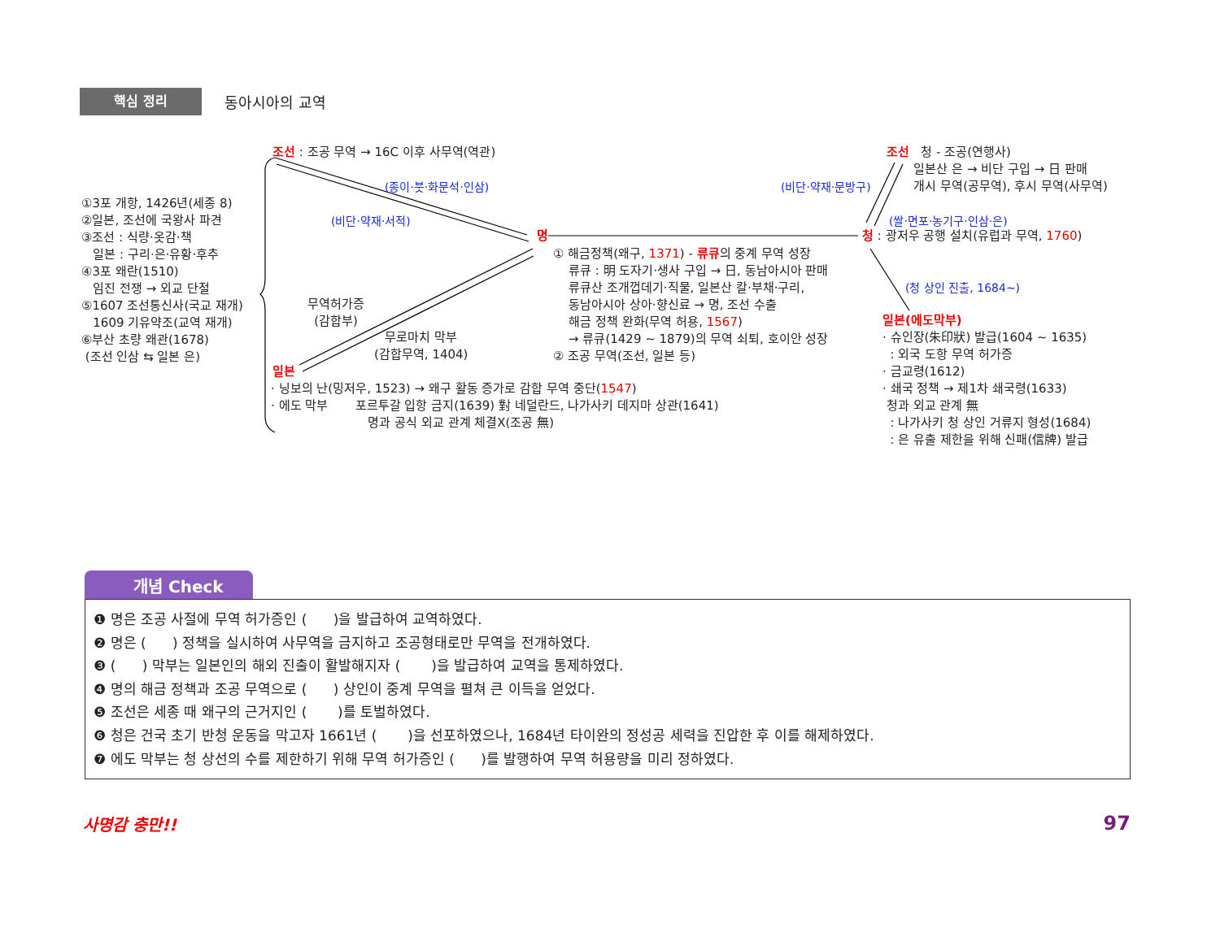핵심 정리
동아시아의 교역
조선 : 조공 무역 → 16C 이후 사무역(역관)
(종이·붓·화문석·인삼)
(비단·약재·서적)
①3포 개항, 1426년(세종 8)
②일본, 조선에 국왕사 파견
③조선 : 식량·옷감·책
일본 : 구리·은·유황·후추
④3포 왜란(1510)
임진 전쟁 → 외교 단절
⑤1607 조선통신사(국교 재개)
1609 기유약조(교역 재개)
⑥부산 초량 왜관(1678)
(조선 인삼 ⇆ 일본 은)
무역허가증
(감합부)
무로마치 막부
(감합무역, 1404)
일본
명
① 해금정책(왜구, 1371) - 류큐의 중계 무역 성장
류큐 : 明 도자기·생사 구입 → 日, 동남아시아 판매
류큐산 조개껍데기·직물, 일본산 칼·부채·구리,
동남아시아 상아·향신료 → 명, 조선 수출
해금 정책 완화(무역 허용, 1567)
→ 류큐(1429 ~ 1879)의 무역 쇠퇴, 호이안 성장
② 조공 무역(조선, 일본 등)
(비단·약재·문방구)
조선 청 - 조공(연행사)
일본산 은 → 비단 구입 → 日 판매
개시 무역(공무역), 후시 무역(사무역)
(쌀·면포·농기구·인삼·은)
청 : 광저우 공행 설치(유럽과 무역, 1760)
(청 상인 진출, 1684~)
일본(에도막부)
· 슈인장(朱印狀) 발급(1604 ~ 1635)
: 외국 도항 무역 허가증
· 금교령(1612)
· 쇄국 정책 → 제1차 쇄국령(1633)
청과 외교 관계 無
: 나가사키 청 상인 거류지 형성(1684)
: 은 유출 제한을 위해 신패(信牌) 발급
· 닝보의 난(밍저우, 1523) → 왜구 활동 증가로 감합 무역 중단(1547)
· 에도 막부 포르투갈 입항 금지(1639) 對 네덜란드, 나가사키 데지마 상관(1641)
명과 공식 외교 관계 체결X(조공 無)
개념 Check
❶ 명은 조공 사절에 무역 허가증인 ( )을 발급하여 교역하였다.
❷ 명은 ( ) 정책을 실시하여 사무역을 금지하고 조공형태로만 무역을 전개하였다.
❸ ( ) 막부는 일본인의 해외 진출이 활발해지자 ( )을 발급하여 교역을 통제하였다.
❹ 명의 해금 정책과 조공 무역으로 ( ) 상인이 중계 무역을 펼쳐 큰 이득을 얻었다.
❺ 조선은 세종 때 왜구의 근거지인 ( )를 토벌하였다.
❻ 청은 건국 초기 반청 운동을 막고자 1661년 ( )을 선포하였으나, 1684년 타이완의 정성공 세력을 진압한 후 이를 해제하였다.
❼ 에도 막부는 청 상선의 수를 제한하기 위해 무역 허가증인 ( )를 발행하여 무역 허용량을 미리 정하였다.
사명감 충만!! 97